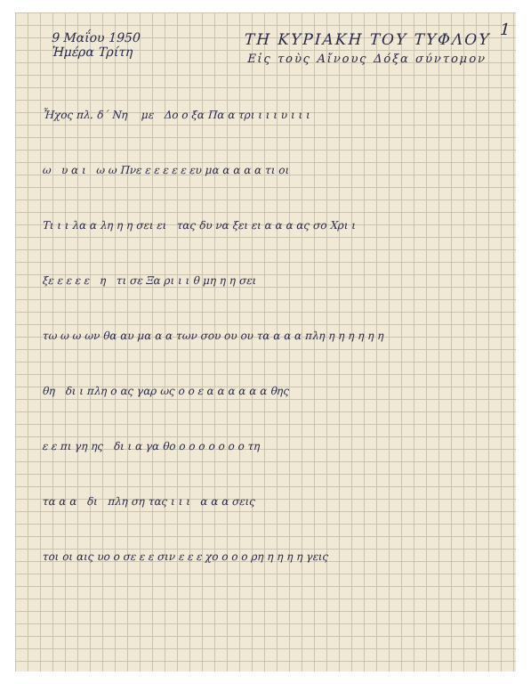1
9 Μαΐου 1950
Ἡμέρα Τρίτη
ΤΗ ΚΥΡΙΑΚΗ ΤΟΥ ΤΥΦΛΟΥ
Εἰς τοὺς Αἴνους Δόξα σύντομον
Ἦχος πλ. δ΄ Νη με Δο ο ξα Πα α τρι ι ι ι υ ι ι ι
ω υ α ι ω ω Πνε ε ε ε ε ε ευ μα α α α α τι οι
Τι ι ι λα α λη η η σει ει τας δυ να ξει ει α α α ας σο Χρι ι
ξε ε ε ε ε η τι σε Ξα ρι ι ι θ μη η η σει
τω ω ω ων θα αυ μα α α των σου ου ου τα α α α πλη η η η η η η
θη δι ι πλη ο ας γαρ ως ο ο ε α α α α α α θης
ε ε πι γη ης δι ι α γα θο ο ο ο ο ο ο ο τη
τα α α δι πλη ση τας ι ι ι α α α σεις
τοι οι αις υο ο σε ε ε σιν ε ε ε χο ο ο ο ρη η η η η γεις